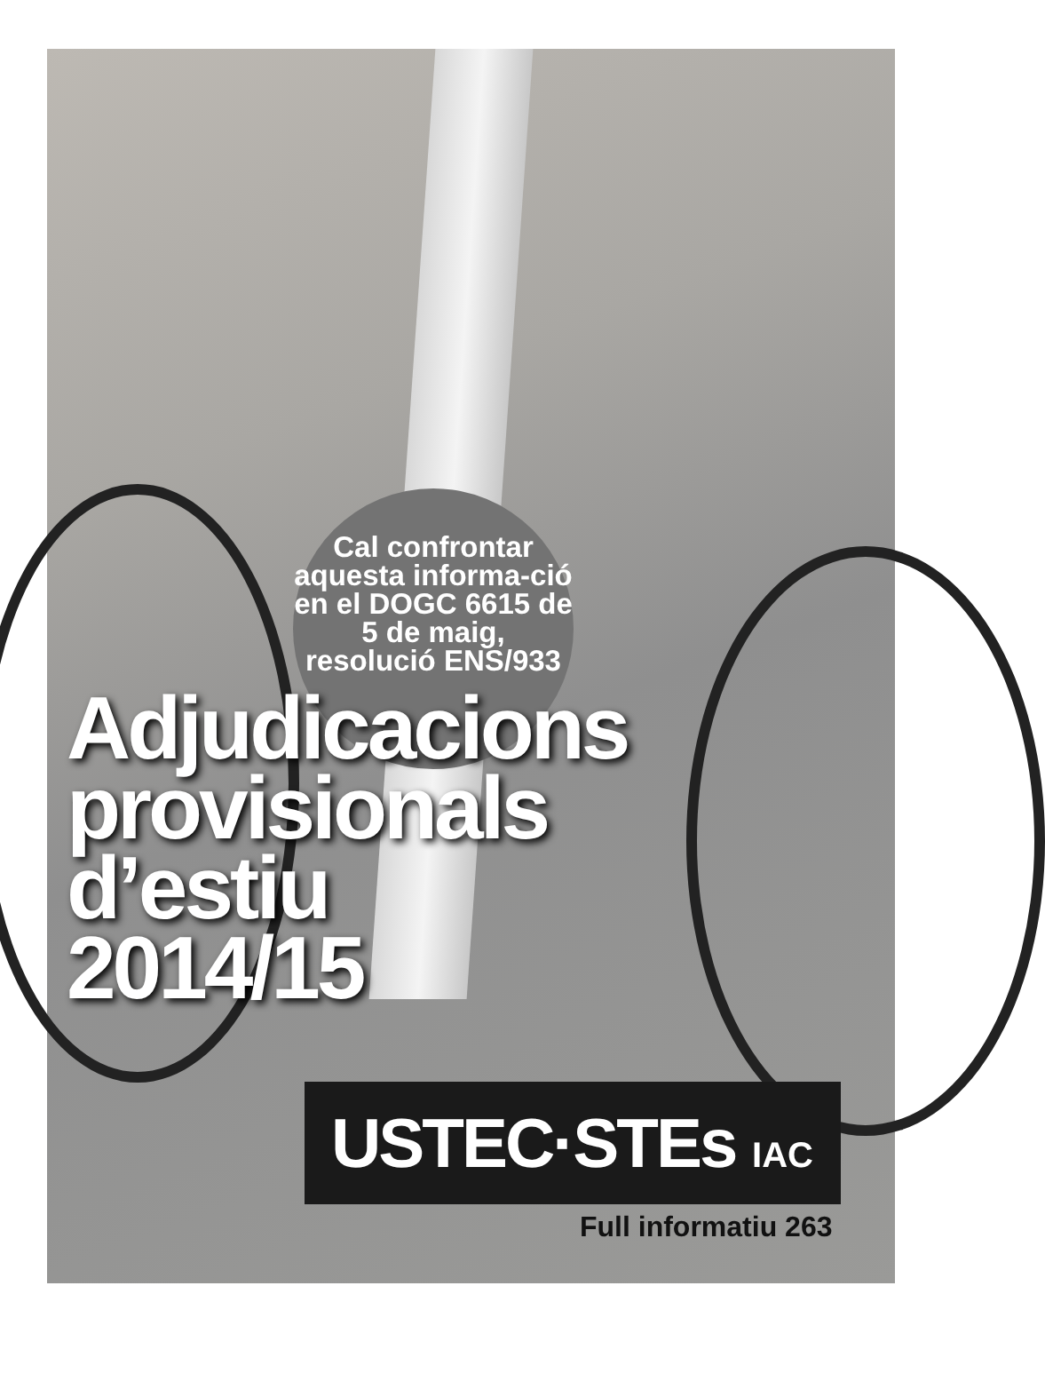Cal confrontar aquesta informa-ció en el DOGC 6615 de 5 de maig, resolució ENS/933
Adjudicacions
provisionals
d’estiu
2014/15
USTEC·STEs IAC
Full informatiu 263